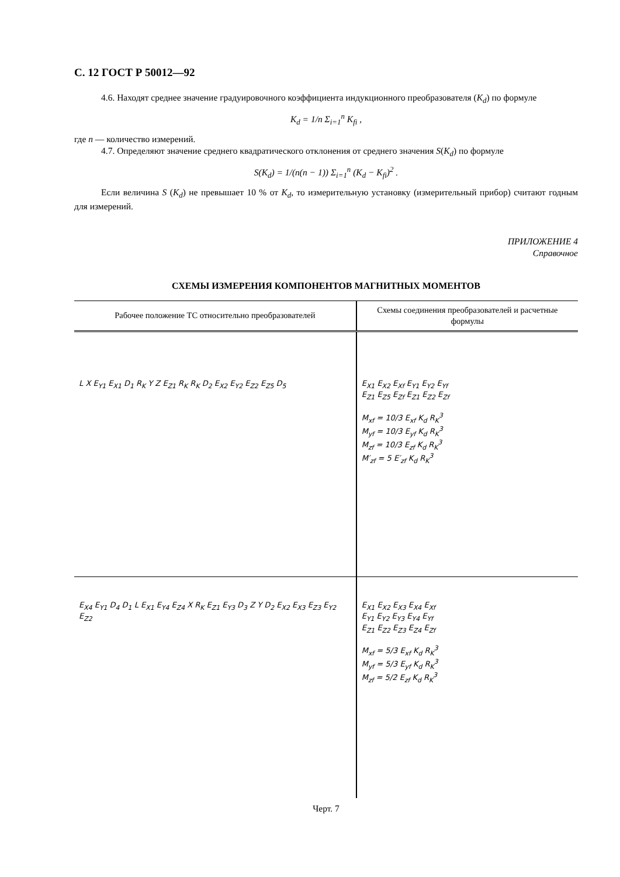С. 12 ГОСТ Р 50012—92
4.6. Находят среднее значение градуировочного коэффициента индукционного преобразователя (K<sub>d</sub>) по формуле
K<sub>d</sub> = 1/n Σ<sub>i=1</sub><sup>n</sup> K<sub>fi</sub> ,
где n — количество измерений.
4.7. Определяют значение среднего квадратического отклонения от среднего значения S(K<sub>d</sub>) по формуле
S(K<sub>d</sub>) = 1/(n(n − 1)) Σ<sub>i=1</sub><sup>n</sup> (K<sub>d</sub> − K<sub>fi</sub>)<sup>2</sup> .
Если величина S (K<sub>d</sub>) не превышает 10 % от K<sub>d</sub>, то измерительную установку (измерительный прибор) считают годным для измерений.
ПРИЛОЖЕНИЕ 4
Справочное
СХЕМЫ ИЗМЕРЕНИЯ КОМПОНЕНТОВ МАГНИТНЫХ МОМЕНТОВ
| Рабочее положение ТС относительно преобразователей | Схемы соединения преобразователей и расчетные формулы |
| --- | --- |
| L X E<sub>Y1</sub> E<sub>X1</sub> D<sub>1</sub> R<sub>K</sub> Y Z E<sub>Z1</sub> R<sub>K</sub> R<sub>K</sub> D<sub>2</sub> E<sub>X2</sub> E<sub>Y2</sub> E<sub>Z2</sub> E<sub>Z5</sub> D<sub>5</sub> | E<sub>X1</sub> E<sub>X2</sub> E<sub>Xf</sub> E<sub>Y1</sub> E<sub>Y2</sub> E<sub>Yf</sub> E<sub>Z1</sub> E<sub>Z5</sub> E<sub>Zf</sub> E<sub>Z1</sub> E<sub>Z2</sub> E<sub>Zf</sub> M<sub>xf</sub> = 10/3 E<sub>xf</sub> K<sub>d</sub> R<sub>K</sub><sup>3</sup> M<sub>yf</sub> = 10/3 E<sub>yf</sub> K<sub>d</sub> R<sub>K</sub><sup>3</sup> M<sub>zf</sub> = 10/3 E<sub>zf</sub> K<sub>d</sub> R<sub>K</sub><sup>3</sup> M′<sub>zf</sub> = 5 E′<sub>zf</sub> K<sub>d</sub> R<sub>K</sub><sup>3</sup> |
| E<sub>X4</sub> E<sub>Y1</sub> D<sub>4</sub> D<sub>1</sub> L E<sub>X1</sub> E<sub>Y4</sub> E<sub>Z4</sub> X R<sub>K</sub> E<sub>Z1</sub> E<sub>Y3</sub> D<sub>3</sub> Z Y D<sub>2</sub> E<sub>X2</sub> E<sub>X3</sub> E<sub>Z3</sub> E<sub>Y2</sub> E<sub>Z2</sub> | E<sub>X1</sub> E<sub>X2</sub> E<sub>X3</sub> E<sub>X4</sub> E<sub>Xf</sub> E<sub>Y1</sub> E<sub>Y2</sub> E<sub>Y3</sub> E<sub>Y4</sub> E<sub>Yf</sub> E<sub>Z1</sub> E<sub>Z2</sub> E<sub>Z3</sub> E<sub>Z4</sub> E<sub>Zf</sub> M<sub>xf</sub> = 5/3 E<sub>xf</sub> K<sub>d</sub> R<sub>K</sub><sup>3</sup> M<sub>yf</sub> = 5/3 E<sub>yf</sub> K<sub>d</sub> R<sub>K</sub><sup>3</sup> M<sub>zf</sub> = 5/2 E<sub>zf</sub> K<sub>d</sub> R<sub>K</sub><sup>3</sup> |
Черт. 7